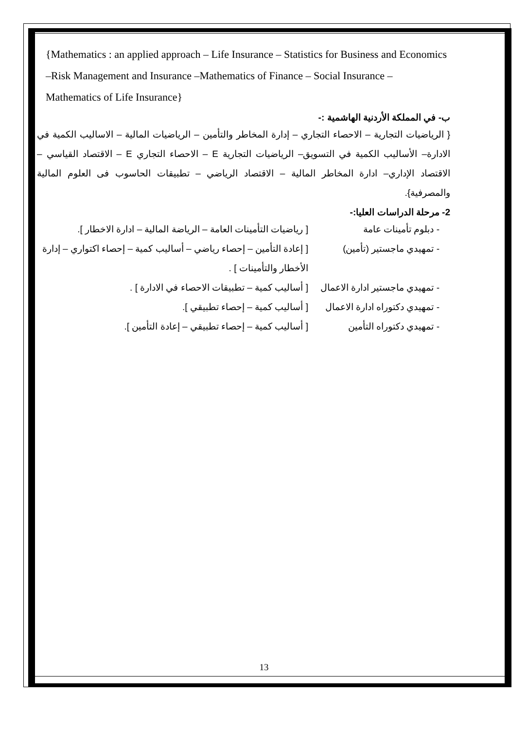{Mathematics : an applied approach – Life Insurance – Statistics for Business and Economics –Risk Management and Insurance –Mathematics of Finance – Social Insurance – Mathematics of Life Insurance}
ب- في المملكة الأردنية الهاشمية :-
{ الرياضيات التجارية – الاحصاء التجاري – إدارة المخاطر والتأمين – الرياضيات المالية – الاساليب الكمية في الادارة– الأساليب الكمية في التسويق– الرياضيات التجارية E – الاحصاء التجاري E – الاقتصاد القياسي – الاقتصاد الإداري– ادارة المخاطر المالية – الاقتصاد الرياضي – تطبيقات الحاسوب فى العلوم المالية والمصرفية}.
2- مرحلة الدراسات العليا:-
- دبلوم تأمينات عامة [ رياضيات التأمينات العامة – الرياضة المالية – ادارة الاخطار ].
- تمهيدي ماجستير (تأمين)
[ إعادة التأمين – إحصاء رياضي – أساليب كمية – إحصاء اكتواري – إدارة الأخطار والتأمينات ] .
- تمهيدي ماجستير ادارة الاعمال
[ أساليب كمية – تطبيقات الاحصاء في الادارة ] .
- تمهيدي دكتوراه ادارة الاعمال
[ أساليب كمية – إحصاء تطبيقي ].
- تمهيدي دكتوراه التأمين
[ أساليب كمية – إحصاء تطبيقي – إعادة التأمين ].
13